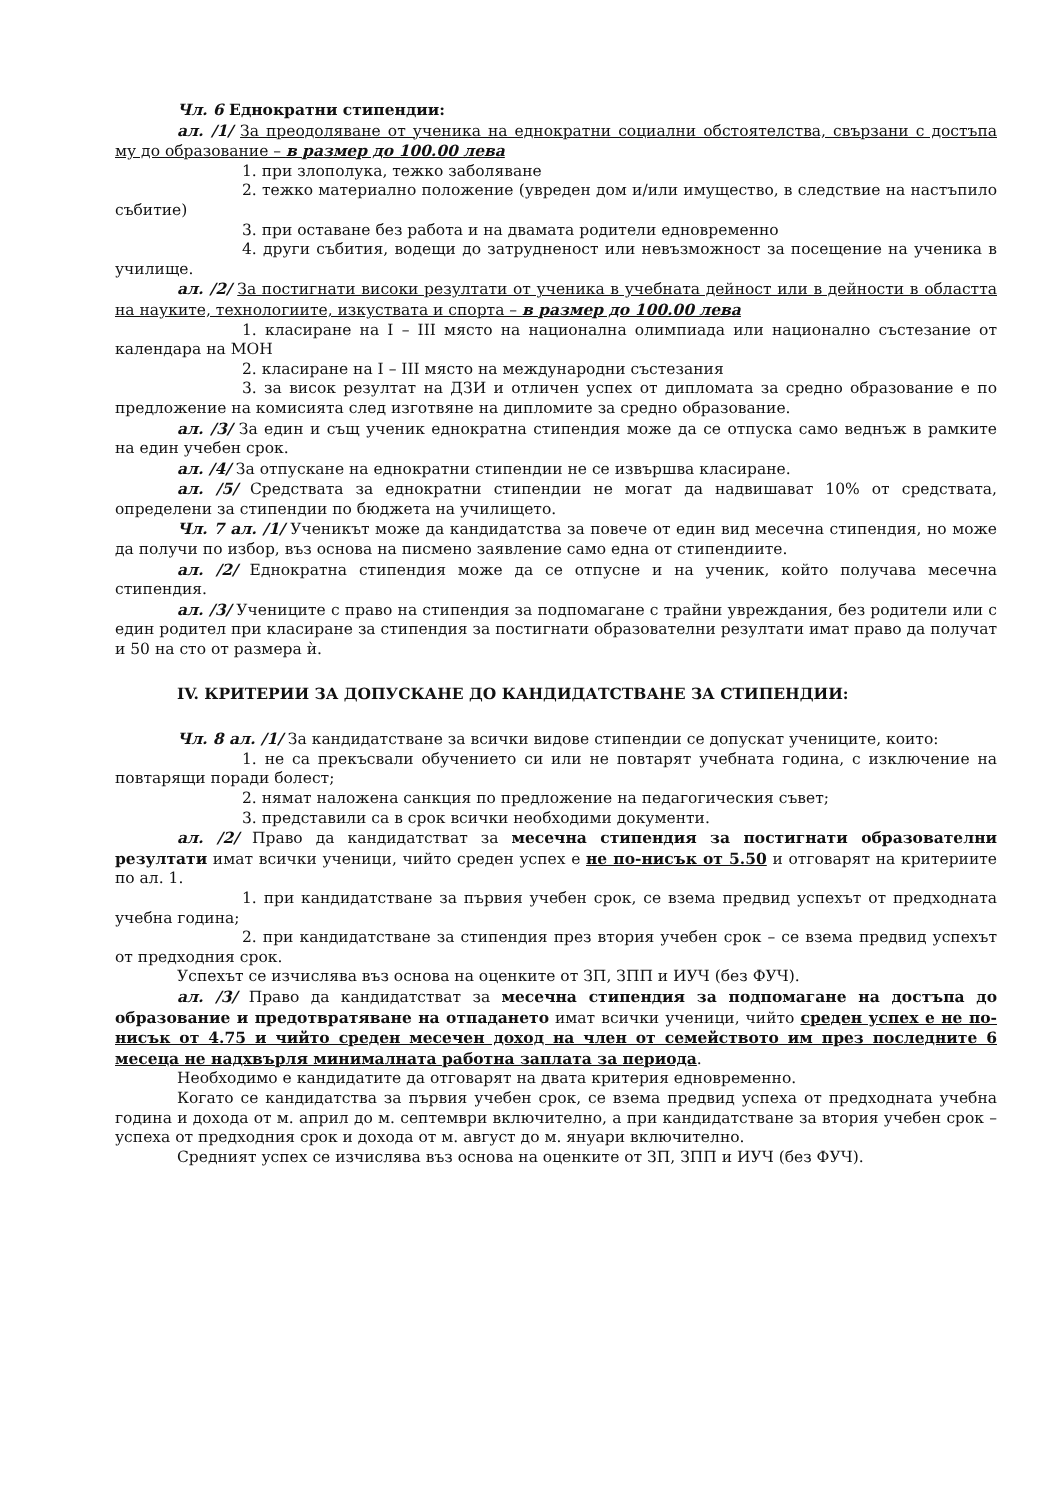Чл. 6 Еднократни стипендии:
ал. /1/ За преодоляване от ученика на еднократни социални обстоятелства, свързани с достъпа му до образование – в размер до 100.00 лева
1. при злополука, тежко заболяване
2. тежко материално положение (увреден дом и/или имущество, в следствие на настъпило събитие)
3. при оставане без работа и на двамата родители едновременно
4. други събития, водещи до затрудненост или невъзможност за посещение на ученика в училище.
ал. /2/ За постигнати високи резултати от ученика в учебната дейност или в дейности в областта на науките, технологиите, изкуствата и спорта – в размер до 100.00 лева
1. класиране на I – III място на национална олимпиада или национално състезание от календара на МОН
2. класиране на I – III място на международни състезания
3. за висок резултат на ДЗИ и отличен успех от дипломата за средно образование е по предложение на комисията след изготвяне на дипломите за средно образование.
ал. /3/ За един и същ ученик еднократна стипендия може да се отпуска само веднъж в рамките на един учебен срок.
ал. /4/ За отпускане на еднократни стипендии не се извършва класиране.
ал. /5/ Средствата за еднократни стипендии не могат да надвишават 10% от средствата, определени за стипендии по бюджета на училището.
Чл. 7 ал. /1/ Ученикът може да кандидатства за повече от един вид месечна стипендия, но може да получи по избор, въз основа на писмено заявление само една от стипендиите.
ал. /2/ Еднократна стипендия може да се отпусне и на ученик, който получава месечна стипендия.
ал. /3/ Учениците с право на стипендия за подпомагане с трайни увреждания, без родители или с един родител при класиране за стипендия за постигнати образователни резултати имат право да получат и 50 на сто от размера ѝ.
IV. КРИТЕРИИ ЗА ДОПУСКАНЕ ДО КАНДИДАТСТВАНЕ ЗА СТИПЕНДИИ:
Чл. 8 ал. /1/ За кандидатстване за всички видове стипендии се допускат учениците, които:
1. не са прекъсвали обучението си или не повтарят учебната година, с изключение на повтарящи поради болест;
2. нямат наложена санкция по предложение на педагогическия съвет;
3. представили са в срок всички необходими документи.
ал. /2/ Право да кандидатстват за месечна стипендия за постигнати образователни резултати имат всички ученици, чийто среден успех е не по-нисък от 5.50 и отговарят на критериите по ал. 1.
1. при кандидатстване за първия учебен срок, се взема предвид успехът от предходната учебна година;
2. при кандидатстване за стипендия през втория учебен срок – се взема предвид успехът от предходния срок.
Успехът се изчислява въз основа на оценките от ЗП, ЗПП и ИУЧ (без ФУЧ).
ал. /3/ Право да кандидатстват за месечна стипендия за подпомагане на достъпа до образование и предотвратяване на отпадането имат всички ученици, чийто среден успех е не по-нисък от 4.75 и чийто среден месечен доход на член от семейството им през последните 6 месеца не надхвърля минималната работна заплата за периода.
Необходимо е кандидатите да отговарят на двата критерия едновременно.
Когато се кандидатства за първия учебен срок, се взема предвид успеха от предходната учебна година и дохода от м. април до м. септември включително, а при кандидатстване за втория учебен срок – успеха от предходния срок и дохода от м. август до м. януари включително.
Средният успех се изчислява въз основа на оценките от ЗП, ЗПП и ИУЧ (без ФУЧ).